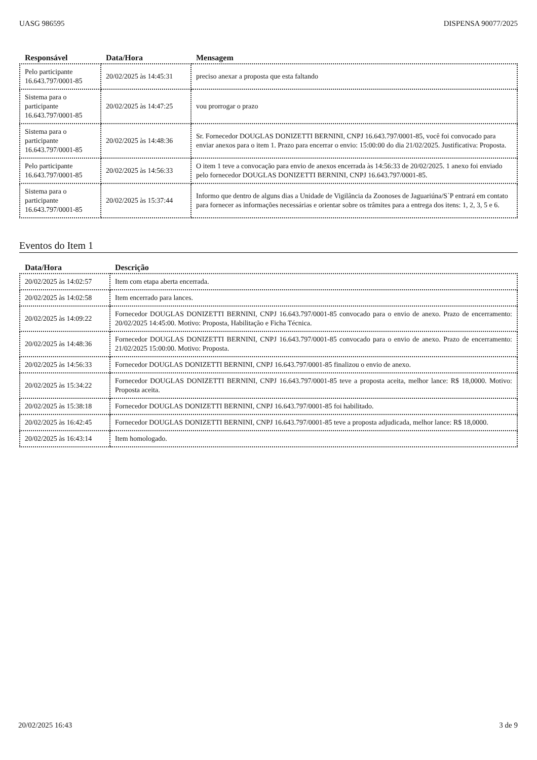UASG 986595 DISPENSA 90077/2025
| Responsável | Data/Hora | Mensagem |
| --- | --- | --- |
| Pelo participante 16.643.797/0001-85 | 20/02/2025 às 14:45:31 | preciso anexar a proposta que esta faltando |
| Sistema para o participante 16.643.797/0001-85 | 20/02/2025 às 14:47:25 | vou prorrogar o prazo |
| Sistema para o participante 16.643.797/0001-85 | 20/02/2025 às 14:48:36 | Sr. Fornecedor DOUGLAS DONIZETTI BERNINI, CNPJ 16.643.797/0001-85, você foi convocado para enviar anexos para o item 1. Prazo para encerrar o envio: 15:00:00 do dia 21/02/2025. Justificativa: Proposta. |
| Pelo participante 16.643.797/0001-85 | 20/02/2025 às 14:56:33 | O item 1 teve a convocação para envio de anexos encerrada às 14:56:33 de 20/02/2025. 1 anexo foi enviado pelo fornecedor DOUGLAS DONIZETTI BERNINI, CNPJ 16.643.797/0001-85. |
| Sistema para o participante 16.643.797/0001-85 | 20/02/2025 às 15:37:44 | Informo que dentro de alguns dias a Unidade de Vigilância da Zoonoses de Jaguariúna/S`P entrará em contato para fornecer as informações necessárias e orientar sobre os trâmites para a entrega dos itens: 1, 2, 3, 5 e 6. |
Eventos do Item 1
| Data/Hora | Descrição |
| --- | --- |
| 20/02/2025 às 14:02:57 | Item com etapa aberta encerrada. |
| 20/02/2025 às 14:02:58 | Item encerrado para lances. |
| 20/02/2025 às 14:09:22 | Fornecedor DOUGLAS DONIZETTI BERNINI, CNPJ 16.643.797/0001-85 convocado para o envio de anexo. Prazo de encerramento: 20/02/2025 14:45:00. Motivo: Proposta, Habilitação e Ficha Técnica. |
| 20/02/2025 às 14:48:36 | Fornecedor DOUGLAS DONIZETTI BERNINI, CNPJ 16.643.797/0001-85 convocado para o envio de anexo. Prazo de encerramento: 21/02/2025 15:00:00. Motivo: Proposta. |
| 20/02/2025 às 14:56:33 | Fornecedor DOUGLAS DONIZETTI BERNINI, CNPJ 16.643.797/0001-85 finalizou o envio de anexo. |
| 20/02/2025 às 15:34:22 | Fornecedor DOUGLAS DONIZETTI BERNINI, CNPJ 16.643.797/0001-85 teve a proposta aceita, melhor lance: R$ 18,0000. Motivo: Proposta aceita. |
| 20/02/2025 às 15:38:18 | Fornecedor DOUGLAS DONIZETTI BERNINI, CNPJ 16.643.797/0001-85 foi habilitado. |
| 20/02/2025 às 16:42:45 | Fornecedor DOUGLAS DONIZETTI BERNINI, CNPJ 16.643.797/0001-85 teve a proposta adjudicada, melhor lance: R$ 18,0000. |
| 20/02/2025 às 16:43:14 | Item homologado. |
20/02/2025 16:43 3 de 9